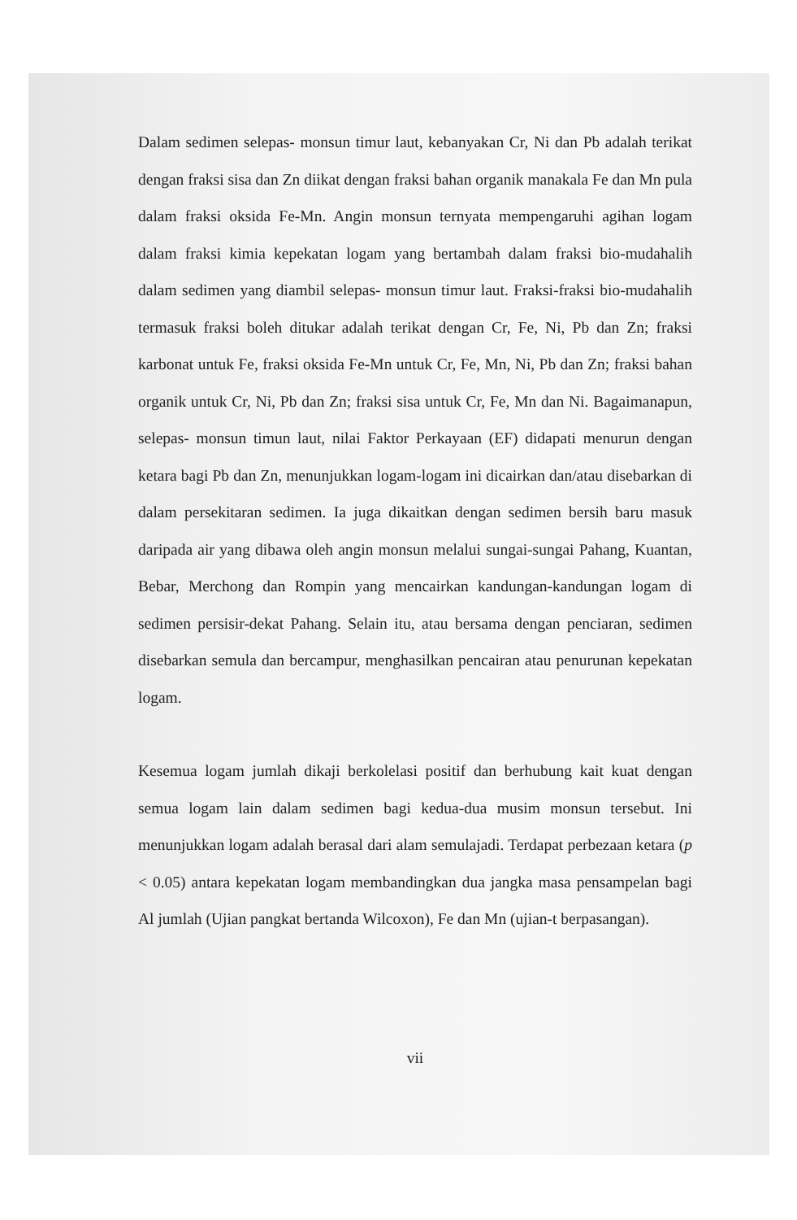Dalam sedimen selepas- monsun timur laut, kebanyakan Cr, Ni dan Pb adalah terikat dengan fraksi sisa dan Zn diikat dengan fraksi bahan organik manakala Fe dan Mn pula dalam fraksi oksida Fe-Mn. Angin monsun ternyata mempengaruhi agihan logam dalam fraksi kimia kepekatan logam yang bertambah dalam fraksi bio-mudahalih dalam sedimen yang diambil selepas- monsun timur laut. Fraksi-fraksi bio-mudahalih termasuk fraksi boleh ditukar adalah terikat dengan Cr, Fe, Ni, Pb dan Zn; fraksi karbonat untuk Fe, fraksi oksida Fe-Mn untuk Cr, Fe, Mn, Ni, Pb dan Zn; fraksi bahan organik untuk Cr, Ni, Pb dan Zn; fraksi sisa untuk Cr, Fe, Mn dan Ni. Bagaimanapun, selepas- monsun timun laut, nilai Faktor Perkayaan (EF) didapati menurun dengan ketara bagi Pb dan Zn, menunjukkan logam-logam ini dicairkan dan/atau disebarkan di dalam persekitaran sedimen. Ia juga dikaitkan dengan sedimen bersih baru masuk daripada air yang dibawa oleh angin monsun melalui sungai-sungai Pahang, Kuantan, Bebar, Merchong dan Rompin yang mencairkan kandungan-kandungan logam di sedimen persisir-dekat Pahang. Selain itu, atau bersama dengan penciaran, sedimen disebarkan semula dan bercampur, menghasilkan pencairan atau penurunan kepekatan logam.
Kesemua logam jumlah dikaji berkolelasi positif dan berhubung kait kuat dengan semua logam lain dalam sedimen bagi kedua-dua musim monsun tersebut. Ini menunjukkan logam adalah berasal dari alam semulajadi. Terdapat perbezaan ketara (p < 0.05) antara kepekatan logam membandingkan dua jangka masa pensampelan bagi Al jumlah (Ujian pangkat bertanda Wilcoxon), Fe dan Mn (ujian-t berpasangan).
vii